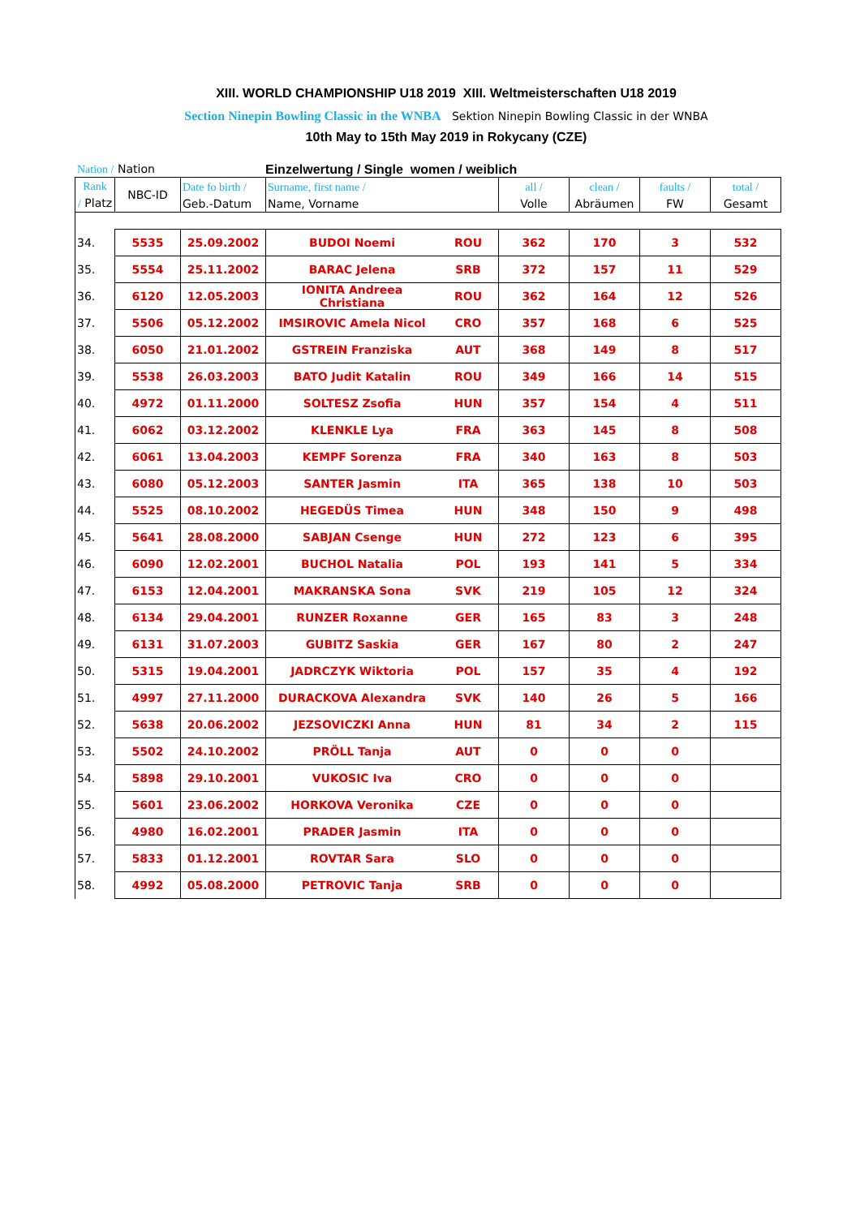XIII. WORLD CHAMPIONSHIP U18 2019 XIII. Weltmeisterschaften U18 2019
Section Ninepin Bowling Classic in the WNBA Sektion Ninepin Bowling Classic in der WNBA
10th May to 15th May 2019 in Rokycany (CZE)
Nation / Nation Einzelwertung / Single women / weiblich
| Rank / Platz | NBC-ID | Date fo birth / Geb.-Datum | Surname, first name / Name, Vorname | | all / Volle | clean / Abräumen | faults / FW | total / Gesamt |
| --- | --- | --- | --- | --- | --- | --- | --- | --- |
| 34. | 5535 | 25.09.2002 | BUDOI Noemi | ROU | 362 | 170 | 3 | 532 |
| 35. | 5554 | 25.11.2002 | BARAC Jelena | SRB | 372 | 157 | 11 | 529 |
| 36. | 6120 | 12.05.2003 | IONITA Andreea Christiana | ROU | 362 | 164 | 12 | 526 |
| 37. | 5506 | 05.12.2002 | IMSIROVIC Amela Nicol | CRO | 357 | 168 | 6 | 525 |
| 38. | 6050 | 21.01.2002 | GSTREIN Franziska | AUT | 368 | 149 | 8 | 517 |
| 39. | 5538 | 26.03.2003 | BATO Judit Katalin | ROU | 349 | 166 | 14 | 515 |
| 40. | 4972 | 01.11.2000 | SOLTESZ Zsofia | HUN | 357 | 154 | 4 | 511 |
| 41. | 6062 | 03.12.2002 | KLENKLE Lya | FRA | 363 | 145 | 8 | 508 |
| 42. | 6061 | 13.04.2003 | KEMPF Sorenza | FRA | 340 | 163 | 8 | 503 |
| 43. | 6080 | 05.12.2003 | SANTER Jasmin | ITA | 365 | 138 | 10 | 503 |
| 44. | 5525 | 08.10.2002 | HEGEDÜS Timea | HUN | 348 | 150 | 9 | 498 |
| 45. | 5641 | 28.08.2000 | SABJAN Csenge | HUN | 272 | 123 | 6 | 395 |
| 46. | 6090 | 12.02.2001 | BUCHOL Natalia | POL | 193 | 141 | 5 | 334 |
| 47. | 6153 | 12.04.2001 | MAKRANSKA Sona | SVK | 219 | 105 | 12 | 324 |
| 48. | 6134 | 29.04.2001 | RUNZER Roxanne | GER | 165 | 83 | 3 | 248 |
| 49. | 6131 | 31.07.2003 | GUBITZ Saskia | GER | 167 | 80 | 2 | 247 |
| 50. | 5315 | 19.04.2001 | JADRCZYK Wiktoria | POL | 157 | 35 | 4 | 192 |
| 51. | 4997 | 27.11.2000 | DURACKOVA Alexandra | SVK | 140 | 26 | 5 | 166 |
| 52. | 5638 | 20.06.2002 | JEZSOVICZKI Anna | HUN | 81 | 34 | 2 | 115 |
| 53. | 5502 | 24.10.2002 | PRÖLL Tanja | AUT | 0 | 0 | 0 | |
| 54. | 5898 | 29.10.2001 | VUKOSIC Iva | CRO | 0 | 0 | 0 | |
| 55. | 5601 | 23.06.2002 | HORKOVA Veronika | CZE | 0 | 0 | 0 | |
| 56. | 4980 | 16.02.2001 | PRADER Jasmin | ITA | 0 | 0 | 0 | |
| 57. | 5833 | 01.12.2001 | ROVTAR Sara | SLO | 0 | 0 | 0 | |
| 58. | 4992 | 05.08.2000 | PETROVIC Tanja | SRB | 0 | 0 | 0 | |